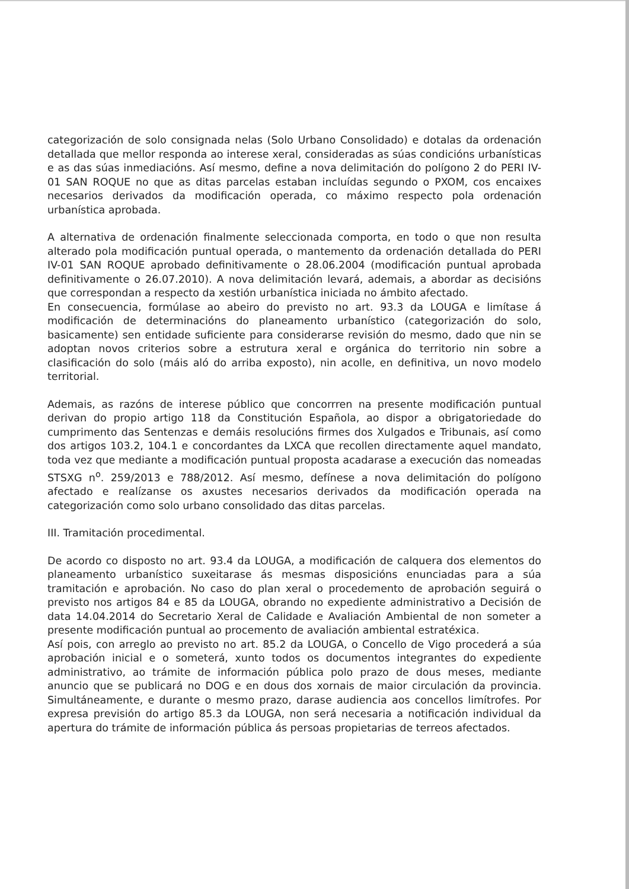categorización de solo consignada nelas (Solo Urbano Consolidado) e dotalas da ordenación detallada que mellor responda ao interese xeral, consideradas as súas condicións urbanísticas e as das súas inmediacións. Así mesmo, define a nova delimitación do polígono 2 do PERI IV-01 SAN ROQUE no que as ditas parcelas estaban incluídas segundo o PXOM, cos encaixes necesarios derivados da modificación operada, co máximo respecto pola ordenación urbanística aprobada.
A alternativa de ordenación finalmente seleccionada comporta, en todo o que non resulta alterado pola modificación puntual operada, o mantemento da ordenación detallada do PERI IV-01 SAN ROQUE aprobado definitivamente o 28.06.2004 (modificación puntual aprobada definitivamente o 26.07.2010). A nova delimitación levará, ademais, a abordar as decisións que correspondan a respecto da xestión urbanística iniciada no ámbito afectado.
En consecuencia, formúlase ao abeiro do previsto no art. 93.3 da LOUGA e limítase á modificación de determinacións do planeamento urbanístico (categorización do solo, basicamente) sen entidade suficiente para considerarse revisión do mesmo, dado que nin se adoptan novos criterios sobre a estrutura xeral e orgánica do territorio nin sobre a clasificación do solo (máis aló do arriba exposto), nin acolle, en definitiva, un novo modelo territorial.
Ademais, as razóns de interese público que concorrren na presente modificación puntual derivan do propio artigo 118 da Constitución Española, ao dispor a obrigatoriedade do cumprimento das Sentenzas e demáis resolucións firmes dos Xulgados e Tribunais, así como dos artigos 103.2, 104.1 e concordantes da LXCA que recollen directamente aquel mandato, toda vez que mediante a modificación puntual proposta acadarase a execución das nomeadas STSXG n<sup>o</sup>. 259/2013 e 788/2012. Así mesmo, defínese a nova delimitación do polígono afectado e realízanse os axustes necesarios derivados da modificación operada na categorización como solo urbano consolidado das ditas parcelas.
III. Tramitación procedimental.
De acordo co disposto no art. 93.4 da LOUGA, a modificación de calquera dos elementos do planeamento urbanístico suxeitarase ás mesmas disposicións enunciadas para a súa tramitación e aprobación. No caso do plan xeral o procedemento de aprobación seguirá o previsto nos artigos 84 e 85 da LOUGA, obrando no expediente administrativo a Decisión de data 14.04.2014 do Secretario Xeral de Calidade e Avaliación Ambiental de non someter a presente modificación puntual ao procemento de avaliación ambiental estratéxica.
Así pois, con arreglo ao previsto no art. 85.2 da LOUGA, o Concello de Vigo procederá a súa aprobación inicial e o someterá, xunto todos os documentos integrantes do expediente administrativo, ao trámite de información pública polo prazo de dous meses, mediante anuncio que se publicará no DOG e en dous dos xornais de maior circulación da provincia. Simultáneamente, e durante o mesmo prazo, darase audiencia aos concellos limítrofes. Por expresa previsión do artigo 85.3 da LOUGA, non será necesaria a notificación individual da apertura do trámite de información pública ás persoas propietarias de terreos afectados.